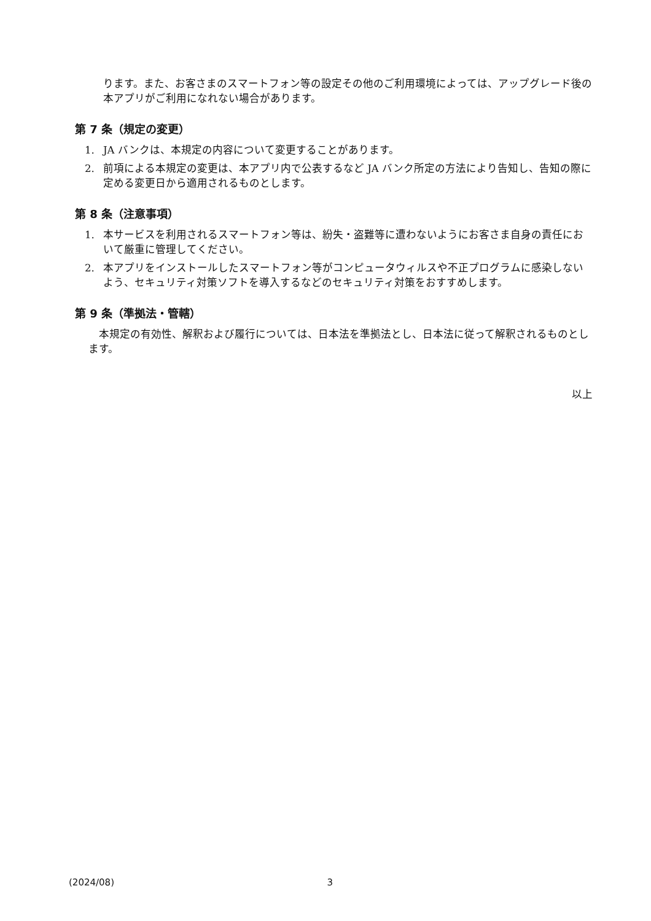ります。また、お客さまのスマートフォン等の設定その他のご利用環境によっては、アップグレード後の本アプリがご利用になれない場合があります。
第 7 条（規定の変更）
1. JA バンクは、本規定の内容について変更することがあります。
2. 前項による本規定の変更は、本アプリ内で公表するなど JA バンク所定の方法により告知し、告知の際に定める変更日から適用されるものとします。
第 8 条（注意事項）
1. 本サービスを利用されるスマートフォン等は、紛失・盗難等に遭わないようにお客さま自身の責任において厳重に管理してください。
2. 本アプリをインストールしたスマートフォン等がコンピュータウィルスや不正プログラムに感染しないよう、セキュリティ対策ソフトを導入するなどのセキュリティ対策をおすすめします。
第 9 条（準拠法・管轄）
本規定の有効性、解釈および履行については、日本法を準拠法とし、日本法に従って解釈されるものとします。
以上
(2024/08) 3